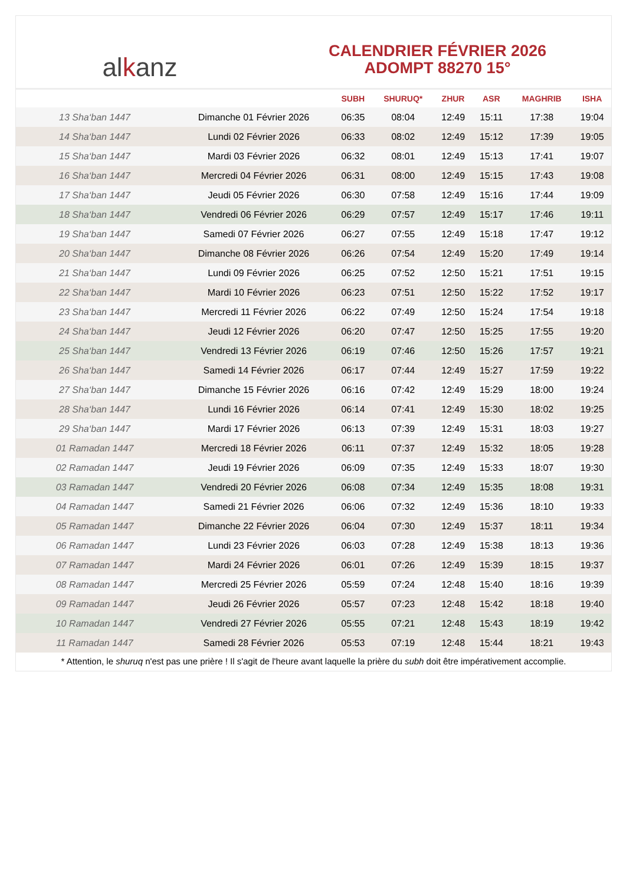al k anz
CALENDRIER FÉVRIER 2026
ADOMPT 88270 15°
| | | SUBH | SHURUQ* | ZHUR | ASR | MAGHRIB | ISHA |
| --- | --- | --- | --- | --- | --- | --- | --- |
| 13 Sha‘ban 1447 | Dimanche 01 Février 2026 | 06:35 | 08:04 | 12:49 | 15:11 | 17:38 | 19:04 |
| 14 Sha‘ban 1447 | Lundi 02 Février 2026 | 06:33 | 08:02 | 12:49 | 15:12 | 17:39 | 19:05 |
| 15 Sha‘ban 1447 | Mardi 03 Février 2026 | 06:32 | 08:01 | 12:49 | 15:13 | 17:41 | 19:07 |
| 16 Sha‘ban 1447 | Mercredi 04 Février 2026 | 06:31 | 08:00 | 12:49 | 15:15 | 17:43 | 19:08 |
| 17 Sha‘ban 1447 | Jeudi 05 Février 2026 | 06:30 | 07:58 | 12:49 | 15:16 | 17:44 | 19:09 |
| 18 Sha‘ban 1447 | Vendredi 06 Février 2026 | 06:29 | 07:57 | 12:49 | 15:17 | 17:46 | 19:11 |
| 19 Sha‘ban 1447 | Samedi 07 Février 2026 | 06:27 | 07:55 | 12:49 | 15:18 | 17:47 | 19:12 |
| 20 Sha‘ban 1447 | Dimanche 08 Février 2026 | 06:26 | 07:54 | 12:49 | 15:20 | 17:49 | 19:14 |
| 21 Sha‘ban 1447 | Lundi 09 Février 2026 | 06:25 | 07:52 | 12:50 | 15:21 | 17:51 | 19:15 |
| 22 Sha‘ban 1447 | Mardi 10 Février 2026 | 06:23 | 07:51 | 12:50 | 15:22 | 17:52 | 19:17 |
| 23 Sha‘ban 1447 | Mercredi 11 Février 2026 | 06:22 | 07:49 | 12:50 | 15:24 | 17:54 | 19:18 |
| 24 Sha‘ban 1447 | Jeudi 12 Février 2026 | 06:20 | 07:47 | 12:50 | 15:25 | 17:55 | 19:20 |
| 25 Sha‘ban 1447 | Vendredi 13 Février 2026 | 06:19 | 07:46 | 12:50 | 15:26 | 17:57 | 19:21 |
| 26 Sha‘ban 1447 | Samedi 14 Février 2026 | 06:17 | 07:44 | 12:49 | 15:27 | 17:59 | 19:22 |
| 27 Sha‘ban 1447 | Dimanche 15 Février 2026 | 06:16 | 07:42 | 12:49 | 15:29 | 18:00 | 19:24 |
| 28 Sha‘ban 1447 | Lundi 16 Février 2026 | 06:14 | 07:41 | 12:49 | 15:30 | 18:02 | 19:25 |
| 29 Sha‘ban 1447 | Mardi 17 Février 2026 | 06:13 | 07:39 | 12:49 | 15:31 | 18:03 | 19:27 |
| 01 Ramadan 1447 | Mercredi 18 Février 2026 | 06:11 | 07:37 | 12:49 | 15:32 | 18:05 | 19:28 |
| 02 Ramadan 1447 | Jeudi 19 Février 2026 | 06:09 | 07:35 | 12:49 | 15:33 | 18:07 | 19:30 |
| 03 Ramadan 1447 | Vendredi 20 Février 2026 | 06:08 | 07:34 | 12:49 | 15:35 | 18:08 | 19:31 |
| 04 Ramadan 1447 | Samedi 21 Février 2026 | 06:06 | 07:32 | 12:49 | 15:36 | 18:10 | 19:33 |
| 05 Ramadan 1447 | Dimanche 22 Février 2026 | 06:04 | 07:30 | 12:49 | 15:37 | 18:11 | 19:34 |
| 06 Ramadan 1447 | Lundi 23 Février 2026 | 06:03 | 07:28 | 12:49 | 15:38 | 18:13 | 19:36 |
| 07 Ramadan 1447 | Mardi 24 Février 2026 | 06:01 | 07:26 | 12:49 | 15:39 | 18:15 | 19:37 |
| 08 Ramadan 1447 | Mercredi 25 Février 2026 | 05:59 | 07:24 | 12:48 | 15:40 | 18:16 | 19:39 |
| 09 Ramadan 1447 | Jeudi 26 Février 2026 | 05:57 | 07:23 | 12:48 | 15:42 | 18:18 | 19:40 |
| 10 Ramadan 1447 | Vendredi 27 Février 2026 | 05:55 | 07:21 | 12:48 | 15:43 | 18:19 | 19:42 |
| 11 Ramadan 1447 | Samedi 28 Février 2026 | 05:53 | 07:19 | 12:48 | 15:44 | 18:21 | 19:43 |
* Attention, le shuruq n'est pas une prière ! Il s'agit de l'heure avant laquelle la prière du subh doit être impérativement accomplie.